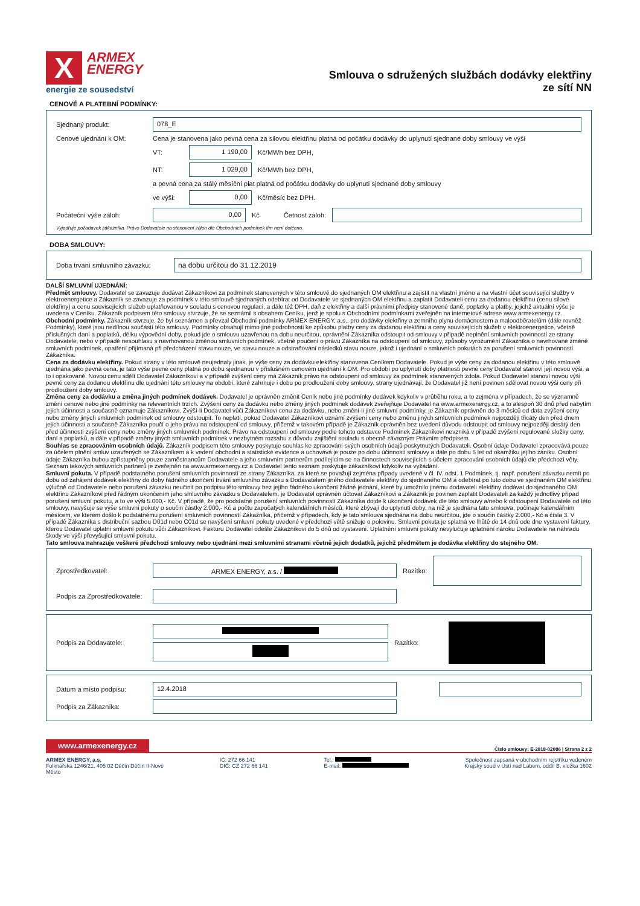X ARMEX
ENERGY
energie ze sousedství
Smlouva o sdružených službách dodávky elektřiny
ze sítí NN
CENOVÉ A PLATEBNÍ PODMÍNKY:
Sjednaný produkt: 078_E
Cenové ujednání k OM: Cena je stanovena jako pevná cena za silovou elektřinu platná od počátku dodávky do uplynutí sjednané doby smlouvy ve výši
VT: 1 190,00 Kč/MWh bez DPH,
NT: 1 029,00 Kč/MWh bez DPH,
a pevná cena za stálý měsíční plat platná od počátku dodávky do uplynutí sjednané doby smlouvy
ve výši: 0,00 Kč/měsíc bez DPH.
Počáteční výše záloh: 0,00 Kč Četnost záloh:
Vyjadřuje požadavek zákazníka. Právo Dodavatele na stanovení záloh dle Obchodních podmínek tím není dotčeno.
DOBA SMLOUVY:
Doba trvání smluvního závazku: na dobu určitou do 31.12.2019
DALŠÍ SMLUVNÍ UJEDNÁNÍ:
Předmět smlouvy. Dodavatel se zavazuje dodávat Zákazníkovi za podmínek stanovených v této smlouvě do sjednaných OM elektřinu a zajistit na vlastní jméno a na vlastní účet související služby v elektroenergetice a Zákazník se zavazuje za podmínek v této smlouvě sjednaných odebírat od Dodavatele ve sjednaných OM elektřinu a zaplatit Dodavateli cenu za dodanou elektřinu (cenu silové elektřiny) a cenu souvisejících služeb uplatňovanou v souladu s cenovou regulací, a dále též DPH, daň z elektřiny a další právními předpisy stanovené daně, poplatky a platby, jejichž aktuální výše je uvedena v Ceníku. Zákazník podpisem této smlouvy stvrzuje, že se seznámil s obsahem Ceníku, jenž je spolu s Obchodními podmínkami zveřejněn na internetové adrese www.armexenergy.cz.
Obchodní podmínky. Zákazník stvrzuje, že byl seznámen a převzal Obchodní podmínky ARMEX ENERGY, a.s., pro dodávky elektřiny a zemního plynu domácnostem a maloodběratelům (dále rovněž Podmínky), které jsou nedílnou součástí této smlouvy. Podmínky obsahují mimo jiné podrobnosti ke způsobu platby ceny za dodanou elektřinu a ceny souvisejících služeb v elektroenergetice, včetně příslušných daní a poplatků, délku výpovědní doby, pokud jde o smlouvu uzavřenou na dobu neurčitou, oprávnění Zákazníka odstoupit od smlouvy v případě neplnění smluvních povinností ze strany Dodavatele, nebo v případě nesouhlasu s navrhovanou změnou smluvních podmínek, včetně poučení o právu Zákazníka na odstoupení od smlouvy, způsoby vyrozumění Zákazníka o navrhované změně smluvních podmínek, opatření přijímaná při předcházení stavu nouze, ve stavu nouze a odstraňování následků stavu nouze, jakož i ujednání o smluvních pokutách za porušení smluvních povinností Zákazníka.
Cena za dodávku elektřiny. Pokud strany v této smlouvě neujednaly jinak, je výše ceny za dodávku elektřiny stanovena Ceníkem Dodavatele. Pokud je výše ceny za dodanou elektřinu v této smlouvě ujednána jako pevná cena, je tato výše pevné ceny platná po dobu sjednanou v příslušném cenovém ujednání k OM. Pro období po uplynutí doby platnosti pevné ceny Dodavatel stanoví její novou výši, a to i opakovaně. Novou cenu sdělí Dodavatel Zákazníkovi a v případě zvýšení ceny má Zákazník právo na odstoupení od smlouvy za podmínek stanovených zdola. Pokud Dodavatel stanoví novou výši pevné ceny za dodanou elektřinu dle ujednání této smlouvy na období, které zahrnuje i dobu po prodloužení doby smlouvy, strany ujednávají, že Dodavatel již není povinen sdělovat novou výši ceny při prodloužení doby smlouvy.
Změna ceny za dodávku a změna jiných podmínek dodávek. Dodavatel je oprávněn změnit Ceník nebo jiné podmínky dodávek kdykoliv v průběhu roku, a to zejména v případech, že se významně změní cenové nebo jiné podmínky na relevantních trzích. Zvýšení ceny za dodávku nebo změny jiných podmínek dodávek zveřejňuje Dodavatel na www.armexenergy.cz, a to alespoň 30 dnů před nabytím jejich účinnosti a současně oznamuje Zákazníkovi. Zvýší-li Dodavatel vůči Zákazníkovi cenu za dodávku, nebo změní-li jiné smluvní podmínky, je Zákazník oprávněn do 3 měsíců od data zvýšení ceny nebo změny jiných smluvních podmínek od smlouvy odstoupit. To neplatí, pokud Dodavatel Zákazníkovi oznámí zvýšení ceny nebo změnu jiných smluvních podmínek nejpozději třicátý den před dnem jejich účinnosti a současně Zákazníka poučí o jeho právu na odstoupení od smlouvy, přičemž v takovém případě je Zákazník oprávněn bez uvedení důvodu odstoupit od smlouvy nejpozději desátý den před účinností zvýšení ceny nebo změny jiných smluvních podmínek. Právo na odstoupení od smlouvy podle tohoto odstavce Podmínek Zákazníkovi nevzniká v případě zvýšení regulované složky ceny, daní a poplatků, a dále v případě změny jiných smluvních podmínek v nezbytném rozsahu z důvodu zajištění souladu s obecně závazným Právním předpisem.
Souhlas se zpracováním osobních údajů. Zákazník podpisem této smlouvy poskytuje souhlas ke zpracování svých osobních údajů poskytnutých Dodavateli. Osobní údaje Dodavatel zpracovává pouze za účelem plnění smluv uzavřených se Zákazníkem a k vedení obchodní a statistické evidence a uchovává je pouze po dobu účinnosti smlouvy a dále po dobu 5 let od okamžiku jejího zániku. Osobní údaje Zákazníka bubou zpřístupněny pouze zaměstnancům Dodavatele a jeho smluvním partnerům podílejícím se na činnostech souvisejících s účelem zpracování osobních údajů dle předchozí věty. Seznam takových smluvních partnerů je zveřejněn na www.armexenergy.cz a Dodavatel tento seznam poskytuje zákazníkovi kdykoliv na vyžádání.
Smluvní pokuta. V případě podstatného porušení smluvních povinností ze strany Zákazníka, za které se považují zejména případy uvedené v čl. IV. odst. 1 Podmínek, tj. např. porušení závazku nemít po dobu od zahájení dodávek elektřiny do doby řádného ukončení trvání smluvního závazku s Dodavatelem jiného dodavatele elektřiny do sjednaného OM a odebírat po tuto dobu ve sjednaném OM elektřinu výlučně od Dodavatele nebo porušení závazku neučinit po podpisu této smlouvy bez jejího řádného ukončení žádné jednání, které by umožnilo jinému dodavateli elektřiny dodávat do sjednaného OM elektřinu Zákazníkovi před řádným ukončením jeho smluvního závazku s Dodavatelem, je Dodavatel oprávněn účtovat Zákazníkovi a Zákazník je povinen zaplatit Dodavateli za každý jednotlivý případ porušení smluvní pokutu, a to ve výši 5.000,- Kč. V případě, že pro podstatné porušení smluvních povinností Zákazníka dojde k ukončení dodávek dle této smlouvy a/nebo k odstoupení Dodavatele od této smlouvy, navyšuje se výše smluvní pokuty o součin částky 2.000,- Kč a počtu započatých kalendářních měsíců, které zbývají do uplynutí doby, na níž je sjednána tato smlouva, počínaje kalendářním měsícem, ve kterém došlo k podstatnému porušení smluvních povinností Zákazníka, přičemž v případech, kdy je tato smlouva sjednána na dobu neurčitou, jde o součin částky 2.000,- Kč a čísla 3. V případě Zákazníka s distribuční sazbou D01d nebo C01d se navýšení smluvní pokuty uvedené v předchozí větě snižuje o polovinu. Smluvní pokuta je splatná ve lhůtě do 14 dnů ode dne vystavení faktury, kterou Dodavatel uplatní smluvní pokutu vůči Zákazníkovi. Fakturu Dodavatel odešle Zákazníkovi do 5 dnů od vystavení. Uplatnění smluvní pokuty nevylučuje uplatnění nároku Dodavatele na náhradu škody ve výši převyšující smluvní pokutu.
Tato smlouva nahrazuje veškeré předchozí smlouvy nebo ujednání mezi smluvními stranami včetně jejich dodatků, jejichž předmětem je dodávka elektřiny do stejného OM.
Zprostředkovatel: ARMEX ENERGY, a.s. / Razítko:
Podpis za Zprostředkovatele:
Podpis za Dodavatele: Razítko:
Datum a místo podpisu: 12.4.2018
Podpis za Zákazníka:
www.armexenergy.cz Číslo smlouvy: E-2018-02086 | Strana 2 z 2
ARMEX ENERGY, a.s.
Folknářská 1246/21, 405 02 Děčín Děčín II-Nové
Město
IČ: 272 66 141
DIČ: CZ 272 66 141
Tel.:
E-mail:
Společnost zapsaná v obchodním rejstříku vedeném
Krajský soud v Ústí nad Labem, oddíl B, vložka 1602